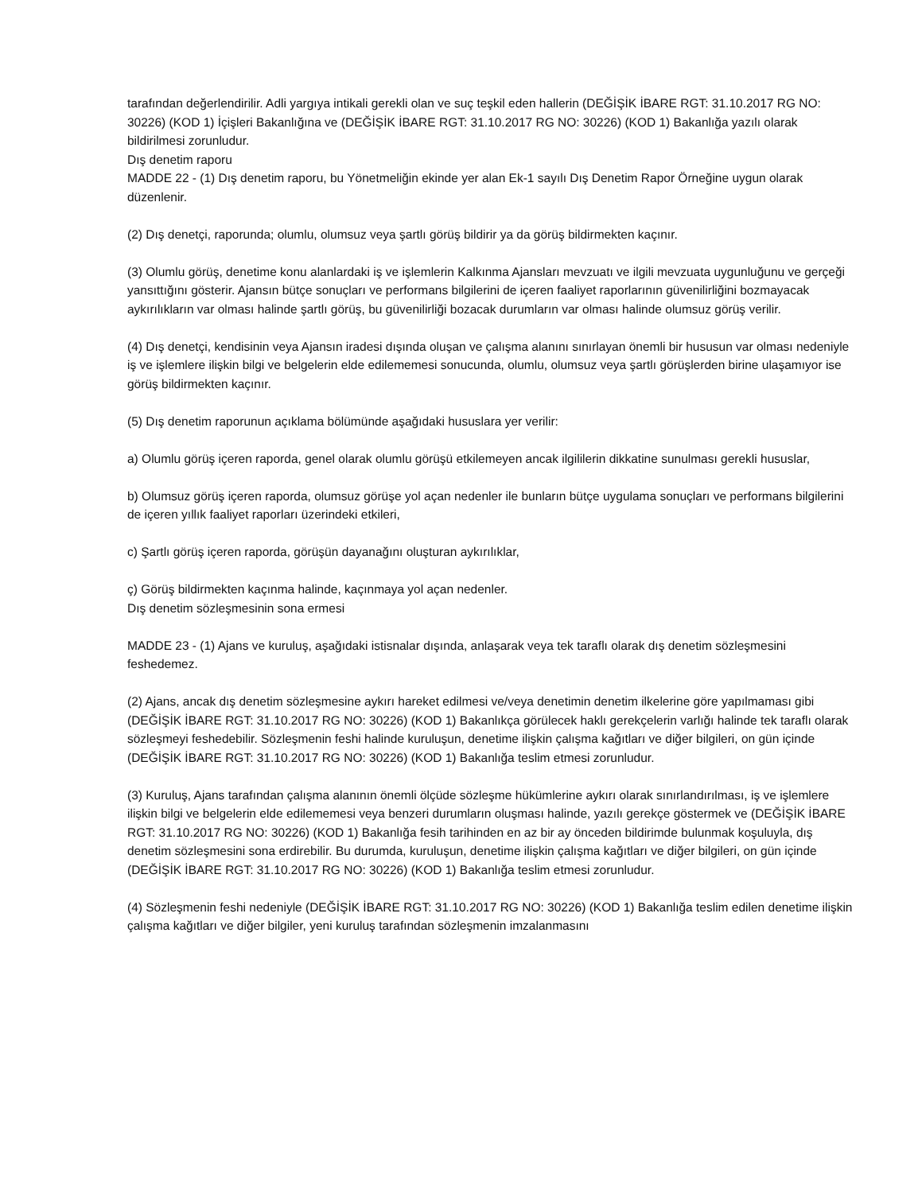tarafından değerlendirilir. Adli yargıya intikali gerekli olan ve suç teşkil eden hallerin (DEĞİŞİK İBARE RGT: 31.10.2017 RG NO: 30226) (KOD 1) İçişleri Bakanlığına ve (DEĞİŞİK İBARE RGT: 31.10.2017 RG NO: 30226) (KOD 1) Bakanlığa yazılı olarak bildirilmesi zorunludur.
Dış denetim raporu
MADDE 22 - (1) Dış denetim raporu, bu Yönetmeliğin ekinde yer alan Ek-1 sayılı Dış Denetim Rapor Örneğine uygun olarak düzenlenir.
(2) Dış denetçi, raporunda; olumlu, olumsuz veya şartlı görüş bildirir ya da görüş bildirmekten kaçınır.
(3) Olumlu görüş, denetime konu alanlardaki iş ve işlemlerin Kalkınma Ajansları mevzuatı ve ilgili mevzuata uygunluğunu ve gerçeği yansıttığını gösterir. Ajansın bütçe sonuçları ve performans bilgilerini de içeren faaliyet raporlarının güvenilirliğini bozmayacak aykırılıkların var olması halinde şartlı görüş, bu güvenilirliği bozacak durumların var olması halinde olumsuz görüş verilir.
(4) Dış denetçi, kendisinin veya Ajansın iradesi dışında oluşan ve çalışma alanını sınırlayan önemli bir hususun var olması nedeniyle iş ve işlemlere ilişkin bilgi ve belgelerin elde edilememesi sonucunda, olumlu, olumsuz veya şartlı görüşlerden birine ulaşamıyor ise görüş bildirmekten kaçınır.
(5) Dış denetim raporunun açıklama bölümünde aşağıdaki hususlara yer verilir:
a) Olumlu görüş içeren raporda, genel olarak olumlu görüşü etkilemeyen ancak ilgililerin dikkatine sunulması gerekli hususlar,
b) Olumsuz görüş içeren raporda, olumsuz görüşe yol açan nedenler ile bunların bütçe uygulama sonuçları ve performans bilgilerini de içeren yıllık faaliyet raporları üzerindeki etkileri,
c) Şartlı görüş içeren raporda, görüşün dayanağını oluşturan aykırılıklar,
ç) Görüş bildirmekten kaçınma halinde, kaçınmaya yol açan nedenler.
Dış denetim sözleşmesinin sona ermesi
MADDE 23 - (1) Ajans ve kuruluş, aşağıdaki istisnalar dışında, anlaşarak veya tek taraflı olarak dış denetim sözleşmesini feshedemez.
(2) Ajans, ancak dış denetim sözleşmesine aykırı hareket edilmesi ve/veya denetimin denetim ilkelerine göre yapılmaması gibi (DEĞİŞİK İBARE RGT: 31.10.2017 RG NO: 30226) (KOD 1) Bakanlıkça görülecek haklı gerekçelerin varlığı halinde tek taraflı olarak sözleşmeyi feshedebilir. Sözleşmenin feshi halinde kuruluşun, denetime ilişkin çalışma kağıtları ve diğer bilgileri, on gün içinde (DEĞİŞİK İBARE RGT: 31.10.2017 RG NO: 30226) (KOD 1) Bakanlığa teslim etmesi zorunludur.
(3) Kuruluş, Ajans tarafından çalışma alanının önemli ölçüde sözleşme hükümlerine aykırı olarak sınırlandırılması, iş ve işlemlere ilişkin bilgi ve belgelerin elde edilememesi veya benzeri durumların oluşması halinde, yazılı gerekçe göstermek ve (DEĞİŞİK İBARE RGT: 31.10.2017 RG NO: 30226) (KOD 1) Bakanlığa fesih tarihinden en az bir ay önceden bildirimde bulunmak koşuluyla, dış denetim sözleşmesini sona erdirebilir. Bu durumda, kuruluşun, denetime ilişkin çalışma kağıtları ve diğer bilgileri, on gün içinde (DEĞİŞİK İBARE RGT: 31.10.2017 RG NO: 30226) (KOD 1) Bakanlığa teslim etmesi zorunludur.
(4) Sözleşmenin feshi nedeniyle (DEĞİŞİK İBARE RGT: 31.10.2017 RG NO: 30226) (KOD 1) Bakanlığa teslim edilen denetime ilişkin çalışma kağıtları ve diğer bilgiler, yeni kuruluş tarafından sözleşmenin imzalanmasını